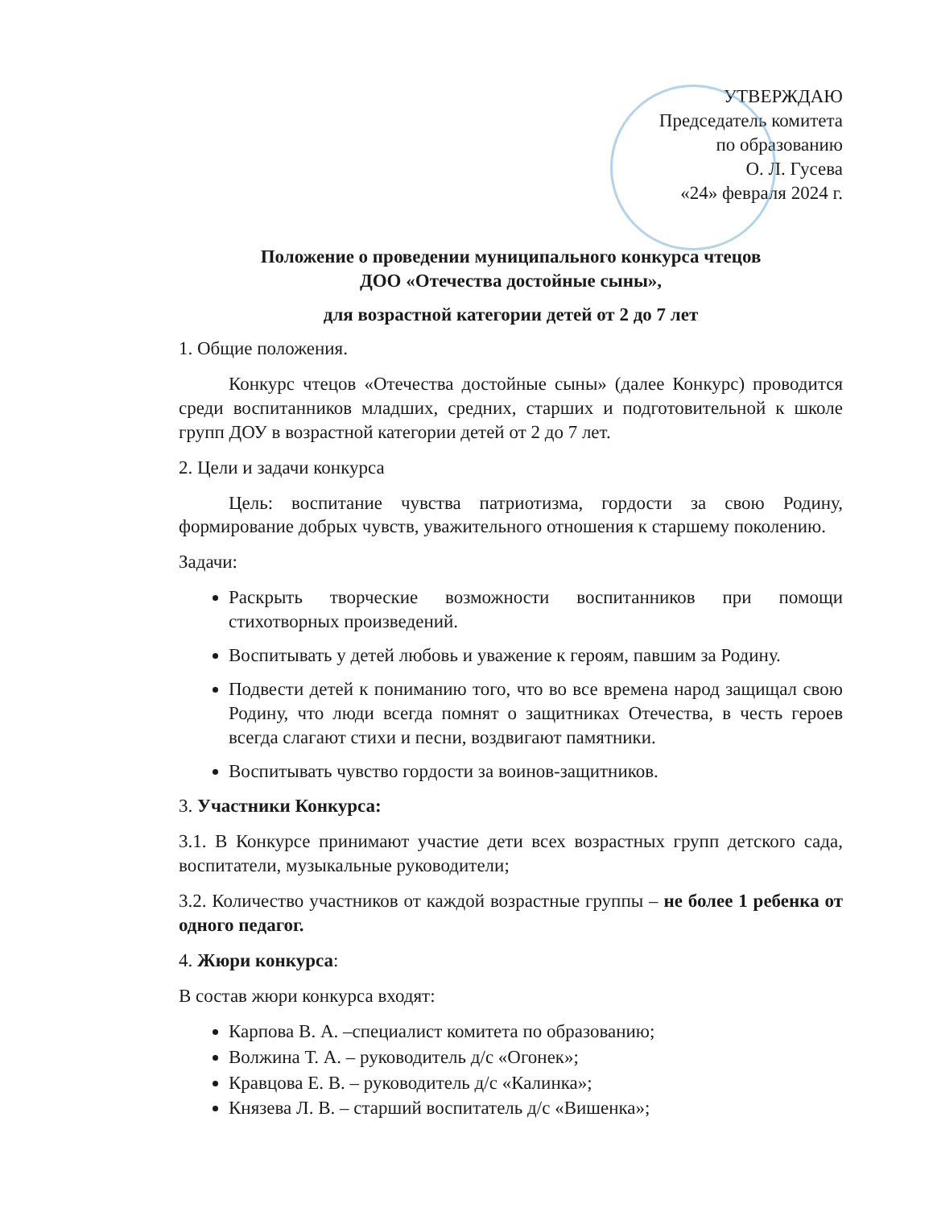УТВЕРЖДАЮ
Председатель комитета
по образованию
О. Л. Гусева
«24» февраля 2024 г.
Положение о проведении муниципального конкурса чтецов
ДОО «Отечества достойные сыны»,
для возрастной категории детей от 2 до 7 лет
1. Общие положения.
Конкурс чтецов «Отечества достойные сыны» (далее Конкурс) проводится среди воспитанников младших, средних, старших и подготовительной к школе групп ДОУ в возрастной категории детей от 2 до 7 лет.
2. Цели и задачи конкурса
Цель: воспитание чувства патриотизма, гордости за свою Родину, формирование добрых чувств, уважительного отношения к старшему поколению.
Задачи:
Раскрыть творческие возможности воспитанников при помощи стихотворных произведений.
Воспитывать у детей любовь и уважение к героям, павшим за Родину.
Подвести детей к пониманию того, что во все времена народ защищал свою Родину, что люди всегда помнят о защитниках Отечества, в честь героев всегда слагают стихи и песни, воздвигают памятники.
Воспитывать чувство гордости за воинов-защитников.
3. Участники Конкурса:
3.1. В Конкурсе принимают участие дети всех возрастных групп детского сада, воспитатели, музыкальные руководители;
3.2. Количество участников от каждой возрастные группы – не более 1 ребенка от одного педагог.
4. Жюри конкурса:
В состав жюри конкурса входят:
Карпова В. А. –специалист комитета по образованию;
Волжина Т. А. – руководитель д/с «Огонек»;
Кравцова Е. В. – руководитель д/с «Калинка»;
Князева Л. В. – старший воспитатель д/с «Вишенка»;